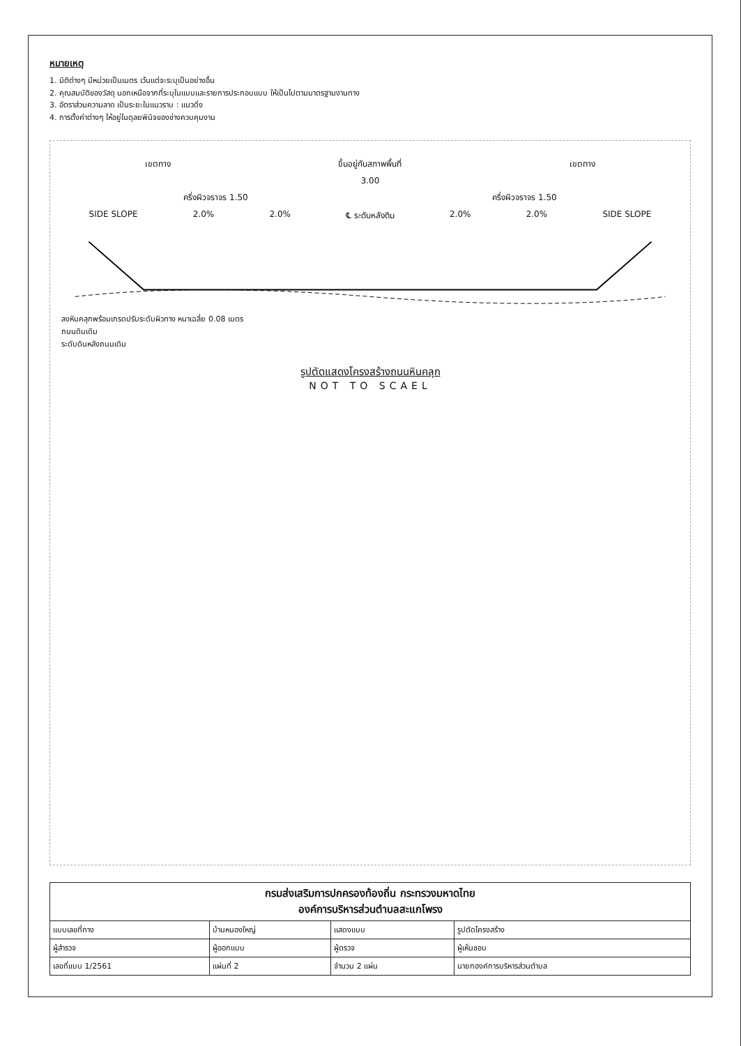หมายเหตุ
1. มิติต่างๆ มีหน่วยเป็นเมตร เว้นแต่จะระบุเป็นอย่างอื่น
2. คุณสมบัติของวัสดุ นอกเหนือจากที่ระบุในแบบและรายการประกอบแบบ ให้เป็นไปตามมาตรฐานงานทาง
3. อัตราส่วนความลาด เป็นระยะในแนวราบ : แนวดิ่ง
4. การตั้งค่าต่างๆ ให้อยู่ในดุลยพินิจของช่างควบคุมงาน
เขตทาง ขึ้นอยู่กับสภาพพื้นที่ เขตทาง
3.00
ครึ่งผิวจราจร 1.50 ครึ่งผิวจราจร 1.50
SIDE SLOPE 2.0% 2.0% ℄ ระดับหลังดิน 2.0% 2.0% SIDE SLOPE
ลงหินคลุกพร้อมเกรดปรับระดับผิวทาง หนาเฉลี่ย 0.08 เมตร
ถนนดินเดิม
ระดับดินหลังถนนเดิม
รูปตัดแสดงโครงสร้างถนนหินคลุก
NOT TO SCAEL
| กรมส่งเสริมการปกครองท้องถิ่น กระทรวงมหาดไทย องค์การบริหารส่วนตำบลสะแกโพรง | | | |
| --- | --- | --- | --- |
| แบบเลขที่ทาง | บ้านหนองใหญ่ | แสดงแบบ | รูปตัดโครงสร้าง |
| ผู้สำรวจ | ผู้ออกแบบ | ผู้ตรวจ | ผู้เห็นชอบ |
| เลขที่แบบ 1/2561 | แผ่นที่ 2 | จำนวน 2 แผ่น | นายกองค์การบริหารส่วนตำบล |